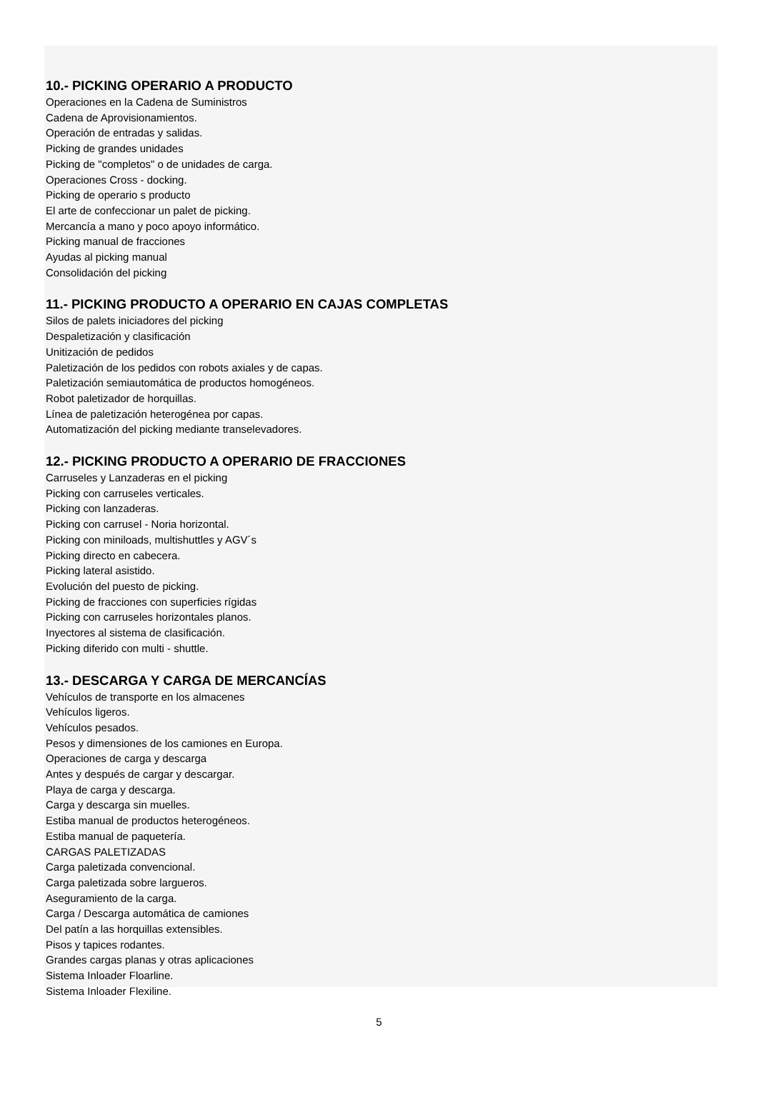10.- PICKING OPERARIO A PRODUCTO
Operaciones en la Cadena de Suministros
Cadena de Aprovisionamientos.
Operación de entradas y salidas.
Picking de grandes unidades
Picking de "completos" o de unidades de carga.
Operaciones Cross - docking.
Picking de operario s producto
El arte de confeccionar un palet de picking.
Mercancía a mano y poco apoyo informático.
Picking manual de fracciones
Ayudas al picking manual
Consolidación del picking
11.- PICKING PRODUCTO A OPERARIO EN CAJAS COMPLETAS
Silos de palets iniciadores del picking
Despaletización y clasificación
Unitización de pedidos
Paletización de los pedidos con robots axiales y de capas.
Paletización semiautomática de productos homogéneos.
Robot paletizador de horquillas.
Línea de paletización heterogénea por capas.
Automatización del picking mediante transelevadores.
12.- PICKING PRODUCTO A OPERARIO DE FRACCIONES
Carruseles y Lanzaderas en el picking
Picking con carruseles verticales.
Picking con lanzaderas.
Picking con carrusel - Noria horizontal.
Picking con miniloads, multishuttles y AGV´s
Picking directo en cabecera.
Picking lateral asistido.
Evolución del puesto de picking.
Picking de fracciones con superficies rígidas
Picking con carruseles horizontales planos.
Inyectores al sistema de clasificación.
Picking diferido con multi - shuttle.
13.- DESCARGA Y CARGA DE MERCANCÍAS
Vehículos de transporte en los almacenes
Vehículos ligeros.
Vehículos pesados.
Pesos y dimensiones de los camiones en Europa.
Operaciones de carga y descarga
Antes y después de cargar y descargar.
Playa de carga y descarga.
Carga y descarga sin muelles.
Estiba manual de productos heterogéneos.
Estiba manual de paquetería.
CARGAS PALETIZADAS
Carga paletizada convencional.
Carga paletizada sobre largueros.
Aseguramiento de la carga.
Carga / Descarga automática de camiones
Del patín a las horquillas extensibles.
Pisos y tapices rodantes.
Grandes cargas planas y otras aplicaciones
Sistema Inloader Floarline.
Sistema Inloader Flexiline.
5